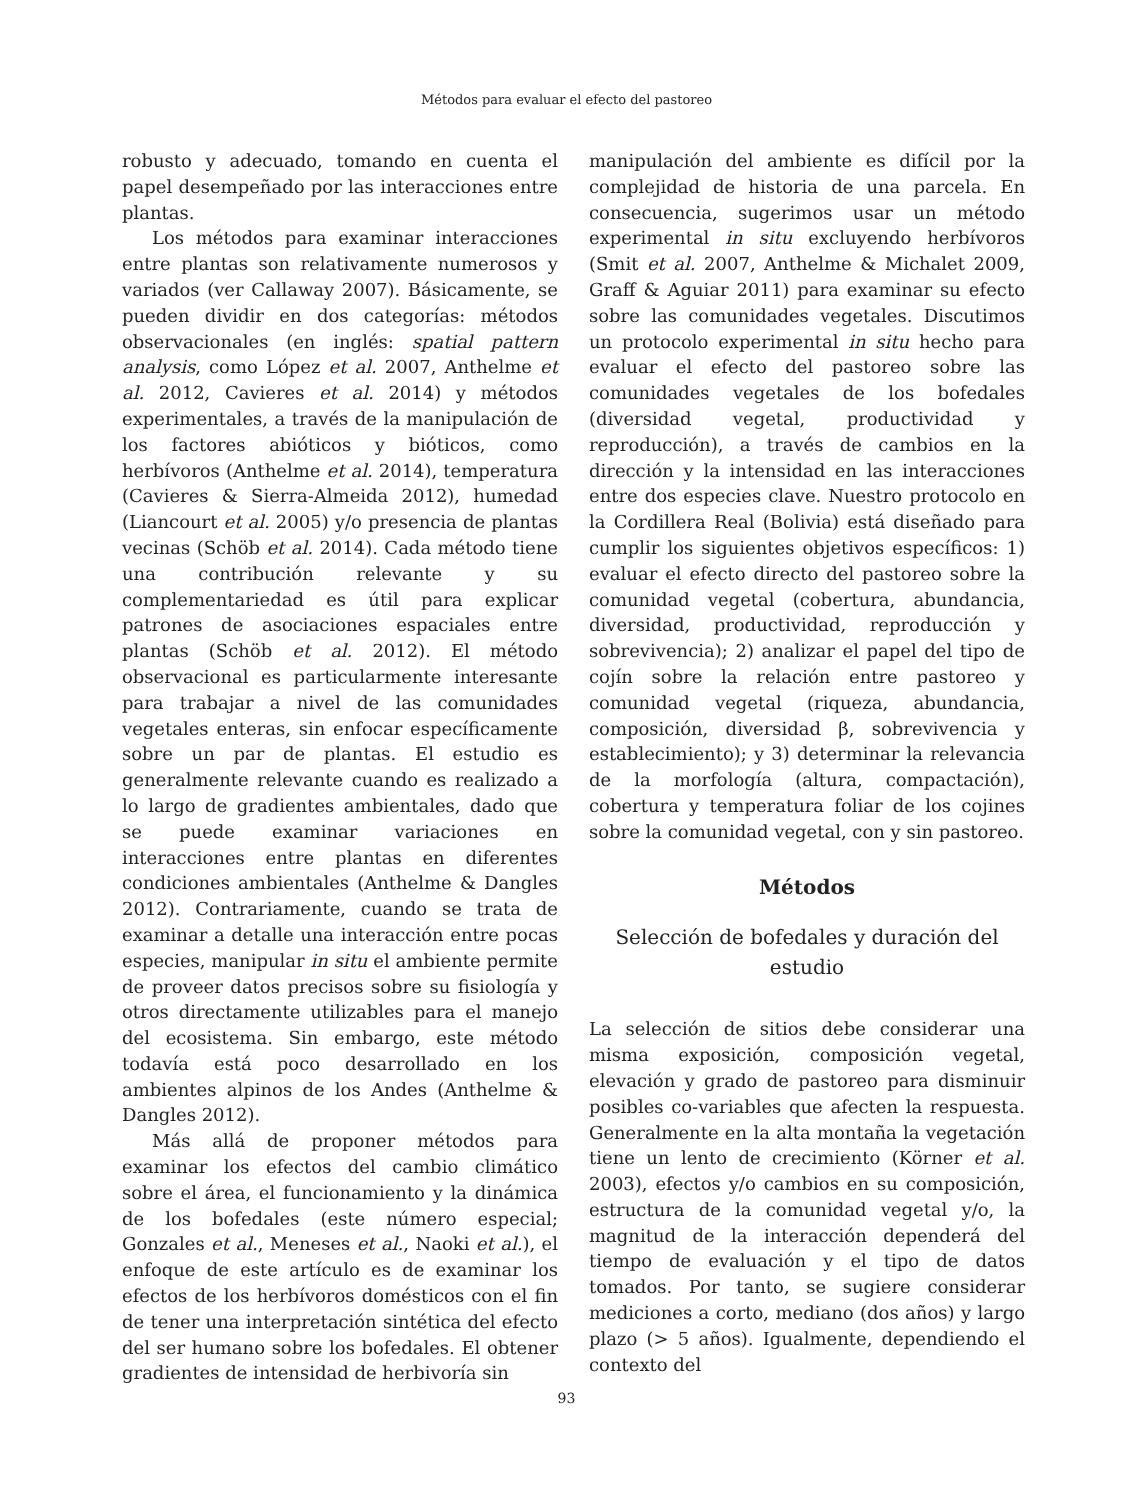Métodos para evaluar el efecto del pastoreo
robusto y adecuado, tomando en cuenta el papel desempeñado por las interacciones entre plantas.
Los métodos para examinar interacciones entre plantas son relativamente numerosos y variados (ver Callaway 2007). Básicamente, se pueden dividir en dos categorías: métodos observacionales (en inglés: spatial pattern analysis, como López et al. 2007, Anthelme et al. 2012, Cavieres et al. 2014) y métodos experimentales, a través de la manipulación de los factores abióticos y bióticos, como herbívoros (Anthelme et al. 2014), temperatura (Cavieres & Sierra-Almeida 2012), humedad (Liancourt et al. 2005) y/o presencia de plantas vecinas (Schöb et al. 2014). Cada método tiene una contribución relevante y su complementariedad es útil para explicar patrones de asociaciones espaciales entre plantas (Schöb et al. 2012). El método observacional es particularmente interesante para trabajar a nivel de las comunidades vegetales enteras, sin enfocar específicamente sobre un par de plantas. El estudio es generalmente relevante cuando es realizado a lo largo de gradientes ambientales, dado que se puede examinar variaciones en interacciones entre plantas en diferentes condiciones ambientales (Anthelme & Dangles 2012). Contrariamente, cuando se trata de examinar a detalle una interacción entre pocas especies, manipular in situ el ambiente permite de proveer datos precisos sobre su fisiología y otros directamente utilizables para el manejo del ecosistema. Sin embargo, este método todavía está poco desarrollado en los ambientes alpinos de los Andes (Anthelme & Dangles 2012).
Más allá de proponer métodos para examinar los efectos del cambio climático sobre el área, el funcionamiento y la dinámica de los bofedales (este número especial; Gonzales et al., Meneses et al., Naoki et al.), el enfoque de este artículo es de examinar los efectos de los herbívoros domésticos con el fin de tener una interpretación sintética del efecto del ser humano sobre los bofedales. El obtener gradientes de intensidad de herbivoría sin
manipulación del ambiente es difícil por la complejidad de historia de una parcela. En consecuencia, sugerimos usar un método experimental in situ excluyendo herbívoros (Smit et al. 2007, Anthelme & Michalet 2009, Graff & Aguiar 2011) para examinar su efecto sobre las comunidades vegetales. Discutimos un protocolo experimental in situ hecho para evaluar el efecto del pastoreo sobre las comunidades vegetales de los bofedales (diversidad vegetal, productividad y reproducción), a través de cambios en la dirección y la intensidad en las interacciones entre dos especies clave. Nuestro protocolo en la Cordillera Real (Bolivia) está diseñado para cumplir los siguientes objetivos específicos: 1) evaluar el efecto directo del pastoreo sobre la comunidad vegetal (cobertura, abundancia, diversidad, productividad, reproducción y sobrevivencia); 2) analizar el papel del tipo de cojín sobre la relación entre pastoreo y comunidad vegetal (riqueza, abundancia, composición, diversidad β, sobrevivencia y establecimiento); y 3) determinar la relevancia de la morfología (altura, compactación), cobertura y temperatura foliar de los cojines sobre la comunidad vegetal, con y sin pastoreo.
Métodos
Selección de bofedales y duración del estudio
La selección de sitios debe considerar una misma exposición, composición vegetal, elevación y grado de pastoreo para disminuir posibles co-variables que afecten la respuesta. Generalmente en la alta montaña la vegetación tiene un lento de crecimiento (Körner et al. 2003), efectos y/o cambios en su composición, estructura de la comunidad vegetal y/o, la magnitud de la interacción dependerá del tiempo de evaluación y el tipo de datos tomados. Por tanto, se sugiere considerar mediciones a corto, mediano (dos años) y largo plazo (> 5 años). Igualmente, dependiendo el contexto del
93